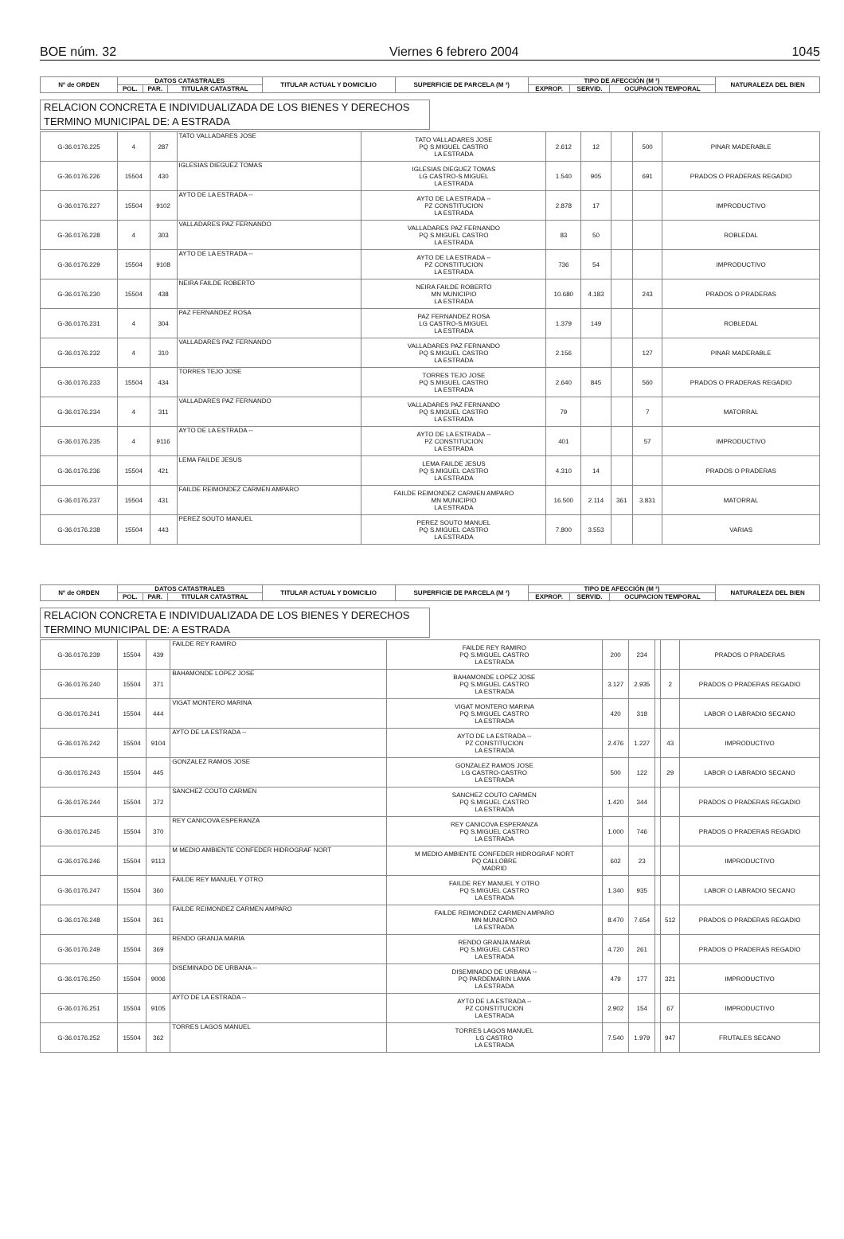BOE núm. 32 Viernes 6 febrero 2004 1045
| Nº de ORDEN | DATOS CATASTRALES | | | TITULAR ACTUAL Y DOMICILIO | SUPERFICIE DE PARCELA (M ²) | TIPO DE AFECCIÓN (M ²) | | | NATURALEZA DEL BIEN |
| --- | --- | --- | --- | --- | --- | --- | --- | --- | --- |
| | POL. | PAR. | TITULAR CATASTRAL | | | EXPROP. | SERVID. | OCUPACION TEMPORAL | |
RELACION CONCRETA E INDIVIDUALIZADA DE LOS BIENES Y DERECHOS
TERMINO MUNICIPAL DE: A ESTRADA
| G-36.0176.225 | 4 | 287 | TATO VALLADARES JOSE | TATO VALLADARES JOSE PQ S.MIGUEL CASTRO LA ESTRADA | 2.612 | 12 | | 500 | PINAR MADERABLE |
| G-36.0176.226 | 15504 | 430 | IGLESIAS DIEGUEZ TOMAS | IGLESIAS DIEGUEZ TOMAS LG CASTRO-S.MIGUEL LA ESTRADA | 1.540 | 905 | | 691 | PRADOS O PRADERAS REGADIO |
| G-36.0176.227 | 15504 | 9102 | AYTO DE LA ESTRADA -- | AYTO DE LA ESTRADA -- PZ CONSTITUCION LA ESTRADA | 2.878 | 17 | | | IMPRODUCTIVO |
| G-36.0176.228 | 4 | 303 | VALLADARES PAZ FERNANDO | VALLADARES PAZ FERNANDO PQ S.MIGUEL CASTRO LA ESTRADA | 83 | 50 | | | ROBLEDAL |
| G-36.0176.229 | 15504 | 9108 | AYTO DE LA ESTRADA -- | AYTO DE LA ESTRADA -- PZ CONSTITUCION LA ESTRADA | 736 | 54 | | | IMPRODUCTIVO |
| G-36.0176.230 | 15504 | 438 | NEIRA FAILDE ROBERTO | NEIRA FAILDE ROBERTO MN MUNICIPIO LA ESTRADA | 10.680 | 4.183 | | 243 | PRADOS O PRADERAS |
| G-36.0176.231 | 4 | 304 | PAZ FERNANDEZ ROSA | PAZ FERNANDEZ ROSA LG CASTRO-S.MIGUEL LA ESTRADA | 1.379 | 149 | | | ROBLEDAL |
| G-36.0176.232 | 4 | 310 | VALLADARES PAZ FERNANDO | VALLADARES PAZ FERNANDO PQ S.MIGUEL CASTRO LA ESTRADA | 2.156 | | | 127 | PINAR MADERABLE |
| G-36.0176.233 | 15504 | 434 | TORRES TEJO JOSE | TORRES TEJO JOSE PQ S.MIGUEL CASTRO LA ESTRADA | 2.640 | 845 | | 560 | PRADOS O PRADERAS REGADIO |
| G-36.0176.234 | 4 | 311 | VALLADARES PAZ FERNANDO | VALLADARES PAZ FERNANDO PQ S.MIGUEL CASTRO LA ESTRADA | 79 | | | 7 | MATORRAL |
| G-36.0176.235 | 4 | 9116 | AYTO DE LA ESTRADA -- | AYTO DE LA ESTRADA -- PZ CONSTITUCION LA ESTRADA | 401 | | | 57 | IMPRODUCTIVO |
| G-36.0176.236 | 15504 | 421 | LEMA FAILDE JESUS | LEMA FAILDE JESUS PQ S.MIGUEL CASTRO LA ESTRADA | 4.310 | 14 | | | PRADOS O PRADERAS |
| G-36.0176.237 | 15504 | 431 | FAILDE REIMONDEZ CARMEN AMPARO | FAILDE REIMONDEZ CARMEN AMPARO MN MUNICIPIO LA ESTRADA | 16.500 | 2.114 | 361 | 3.831 | MATORRAL |
| G-36.0176.238 | 15504 | 443 | PEREZ SOUTO MANUEL | PEREZ SOUTO MANUEL PQ S.MIGUEL CASTRO LA ESTRADA | 7.800 | 3.553 | | | VARIAS |
| Nº de ORDEN | DATOS CATASTRALES | | | TITULAR ACTUAL Y DOMICILIO | SUPERFICIE DE PARCELA (M ²) | TIPO DE AFECCIÓN (M ²) | | | NATURALEZA DEL BIEN |
| --- | --- | --- | --- | --- | --- | --- | --- | --- | --- |
| | POL. | PAR. | TITULAR CATASTRAL | | | EXPROP. | SERVID. | OCUPACION TEMPORAL | |
RELACION CONCRETA E INDIVIDUALIZADA DE LOS BIENES Y DERECHOS
TERMINO MUNICIPAL DE: A ESTRADA
| G-36.0176.239 | 15504 | 439 | FAILDE REY RAMIRO | FAILDE REY RAMIRO PQ S.MIGUEL CASTRO LA ESTRADA | 200 | 234 | | | PRADOS O PRADERAS |
| G-36.0176.240 | 15504 | 371 | BAHAMONDE LOPEZ JOSE | BAHAMONDE LOPEZ JOSE PQ S.MIGUEL CASTRO LA ESTRADA | 3.127 | 2.935 | | 2 | PRADOS O PRADERAS REGADIO |
| G-36.0176.241 | 15504 | 444 | VIGAT MONTERO MARINA | VIGAT MONTERO MARINA PQ S.MIGUEL CASTRO LA ESTRADA | 420 | 318 | | | LABOR O LABRADIO SECANO |
| G-36.0176.242 | 15504 | 9104 | AYTO DE LA ESTRADA -- | AYTO DE LA ESTRADA -- PZ CONSTITUCION LA ESTRADA | 2.476 | 1.227 | | 43 | IMPRODUCTIVO |
| G-36.0176.243 | 15504 | 445 | GONZALEZ RAMOS JOSE | GONZALEZ RAMOS JOSE LG CASTRO-CASTRO LA ESTRADA | 500 | 122 | | 29 | LABOR O LABRADIO SECANO |
| G-36.0176.244 | 15504 | 372 | SANCHEZ COUTO CARMEN | SANCHEZ COUTO CARMEN PQ S.MIGUEL CASTRO LA ESTRADA | 1.420 | 344 | | | PRADOS O PRADERAS REGADIO |
| G-36.0176.245 | 15504 | 370 | REY CANICOVA ESPERANZA | REY CANICOVA ESPERANZA PQ S.MIGUEL CASTRO LA ESTRADA | 1.000 | 746 | | | PRADOS O PRADERAS REGADIO |
| G-36.0176.246 | 15504 | 9113 | M MEDIO AMBIENTE CONFEDER HIDROGRAF NORT | M MEDIO AMBIENTE CONFEDER HIDROGRAF NORT PQ CALLOBRE MADRID | 602 | 23 | | | IMPRODUCTIVO |
| G-36.0176.247 | 15504 | 360 | FAILDE REY MANUEL Y OTRO | FAILDE REY MANUEL Y OTRO PQ S.MIGUEL CASTRO LA ESTRADA | 1.340 | 935 | | | LABOR O LABRADIO SECANO |
| G-36.0176.248 | 15504 | 361 | FAILDE REIMONDEZ CARMEN AMPARO | FAILDE REIMONDEZ CARMEN AMPARO MN MUNICIPIO LA ESTRADA | 8.470 | 7.654 | | 512 | PRADOS O PRADERAS REGADIO |
| G-36.0176.249 | 15504 | 369 | RENDO GRANJA MARIA | RENDO GRANJA MARIA PQ S.MIGUEL CASTRO LA ESTRADA | 4.720 | 261 | | | PRADOS O PRADERAS REGADIO |
| G-36.0176.250 | 15504 | 9006 | DISEMINADO DE URBANA -- | DISEMINADO DE URBANA -- PQ PARDEMARIN LAMA LA ESTRADA | 479 | 177 | | 321 | IMPRODUCTIVO |
| G-36.0176.251 | 15504 | 9105 | AYTO DE LA ESTRADA -- | AYTO DE LA ESTRADA -- PZ CONSTITUCION LA ESTRADA | 2.902 | 154 | | 67 | IMPRODUCTIVO |
| G-36.0176.252 | 15504 | 362 | TORRES LAGOS MANUEL | TORRES LAGOS MANUEL LG CASTRO LA ESTRADA | 7.540 | 1.979 | | 947 | FRUTALES SECANO |